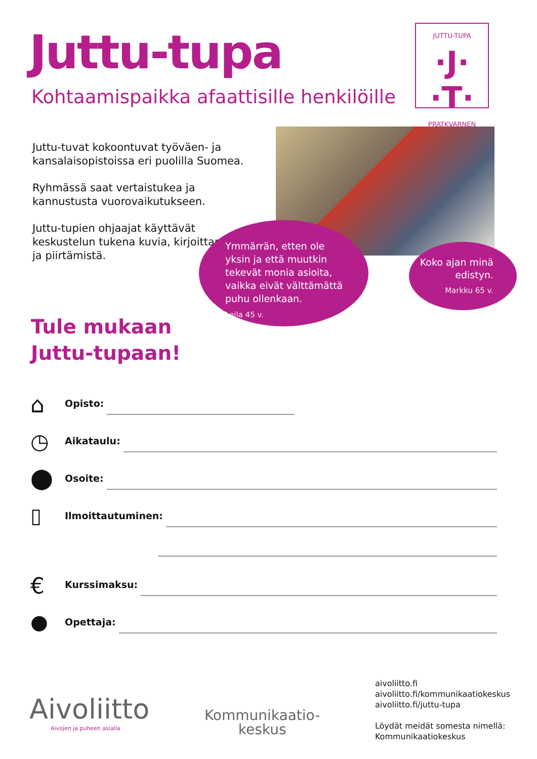Juttu-tupa
Kohtaamispaikka afaattisille henkilöille
JUTTU-TUPA
·J· ·T·
PRATKVARNEN
Juttu-tuvat kokoontuvat työväen- ja kansalaisopistoissa eri puolilla Suomea.
Ryhmässä saat vertaistukea ja kannustusta vuorovaikutukseen.
Juttu-tupien ohjaajat käyttävät keskustelun tukena kuvia, kirjoittamista ja piirtämistä.
Ymmärrän, etten ole yksin ja että muutkin tekevät monia asioita, vaikka eivät välttämättä puhu ollenkaan.
Leila 45 v.
Koko ajan minä edistyn.
Markku 65 v.
Tule mukaan
Juttu-tupaan!
⌂
Opisto:
◷
Aikataulu:
⬤
Osoite:
▯
Ilmoittautuminen:
€
Kurssimaksu:
●
Opettaja:
Aivoliitto
Aivojen ja puheen asialla
Kommunikaatio-
keskus
aivoliitto.fi
aivoliitto.fi/kommunikaatiokeskus
aivoliitto.fi/juttu-tupa
Löydät meidät somesta nimellä:
Kommunikaatiokeskus